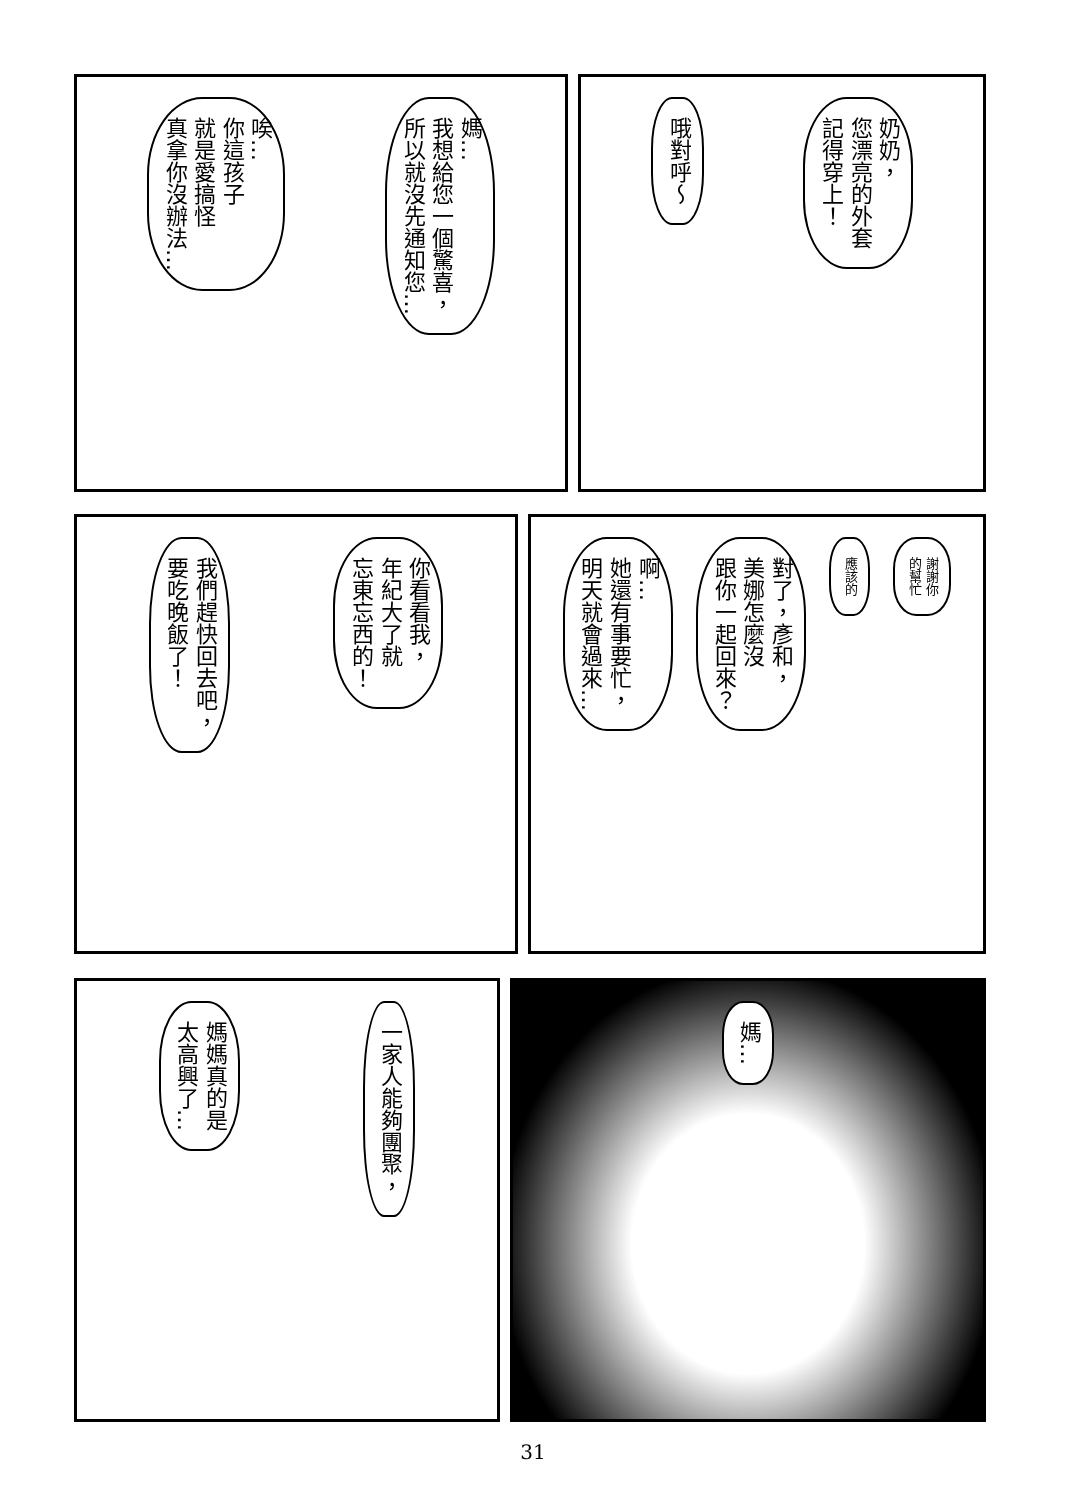奶奶，
您漂亮的外套
記得穿上！
哦對呼～
媽…
我想給您一個驚喜，
所以就沒先通知您…
唉…
你這孩子
就是愛搞怪
真拿你沒辦法…
謝謝你
的幫忙
應該的
對了，彥和，
美娜怎麼沒
跟你一起回來？
啊…
她還有事要忙，
明天就會過來…
你看看我，
年紀大了就
忘東忘西的！
我們趕快回去吧，
要吃晚飯了！
媽…
一家人能夠團聚，
媽媽真的是
太高興了…
31